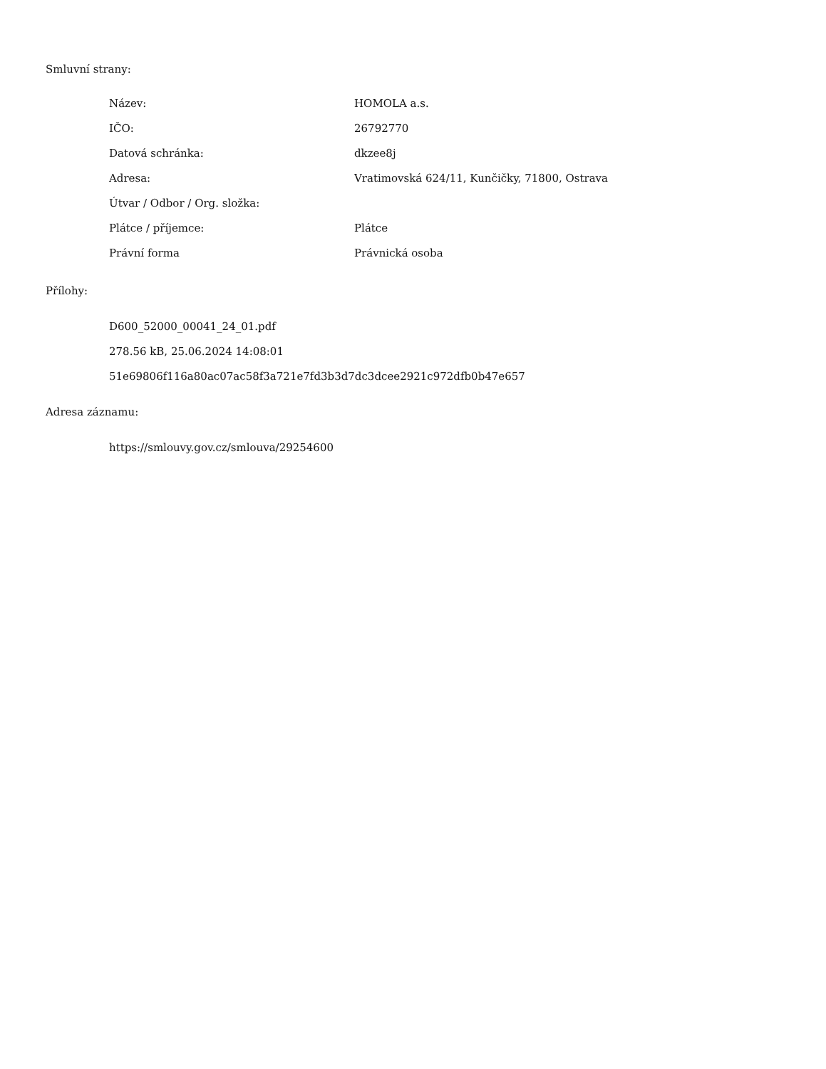Smluvní strany:
| Název: | HOMOLA a.s. |
| IČO: | 26792770 |
| Datová schránka: | dkzee8j |
| Adresa: | Vratimovská 624/11, Kunčičky, 71800, Ostrava |
| Útvar / Odbor / Org. složka: | |
| Plátce / příjemce: | Plátce |
| Právní forma | Právnická osoba |
Přílohy:
D600_52000_00041_24_01.pdf
278.56 kB, 25.06.2024 14:08:01
51e69806f116a80ac07ac58f3a721e7fd3b3d7dc3dcee2921c972dfb0b47e657
Adresa záznamu:
https://smlouvy.gov.cz/smlouva/29254600